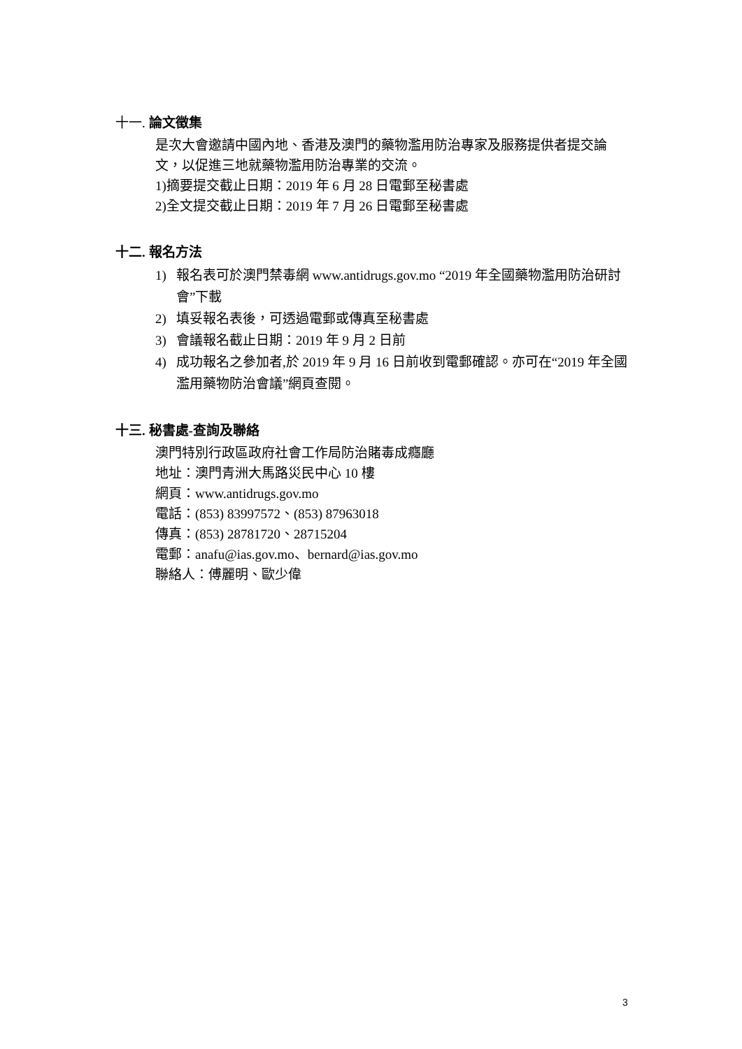十一. 論文徵集
是次大會邀請中國內地、香港及澳門的藥物濫用防治專家及服務提供者提交論文，以促進三地就藥物濫用防治專業的交流。
1)摘要提交截止日期：2019 年 6 月 28 日電郵至秘書處
2)全文提交截止日期：2019 年 7 月 26 日電郵至秘書處
十二. 報名方法
1) 報名表可於澳門禁毒網 www.antidrugs.gov.mo “2019 年全國藥物濫用防治研討會”下載
2) 填妥報名表後，可透過電郵或傳真至秘書處
3) 會議報名截止日期：2019 年 9 月 2 日前
4) 成功報名之參加者,於 2019 年 9 月 16 日前收到電郵確認。亦可在“2019 年全國濫用藥物防治會議”網頁查閱。
十三. 秘書處-查詢及聯絡
澳門特別行政區政府社會工作局防治賭毒成癮廳
地址：澳門青洲大馬路災民中心 10 樓
網頁：www.antidrugs.gov.mo
電話：(853) 83997572、(853) 87963018
傳真：(853) 28781720、28715204
電郵：anafu@ias.gov.mo、bernard@ias.gov.mo
聯絡人：傅麗明、歐少偉
3